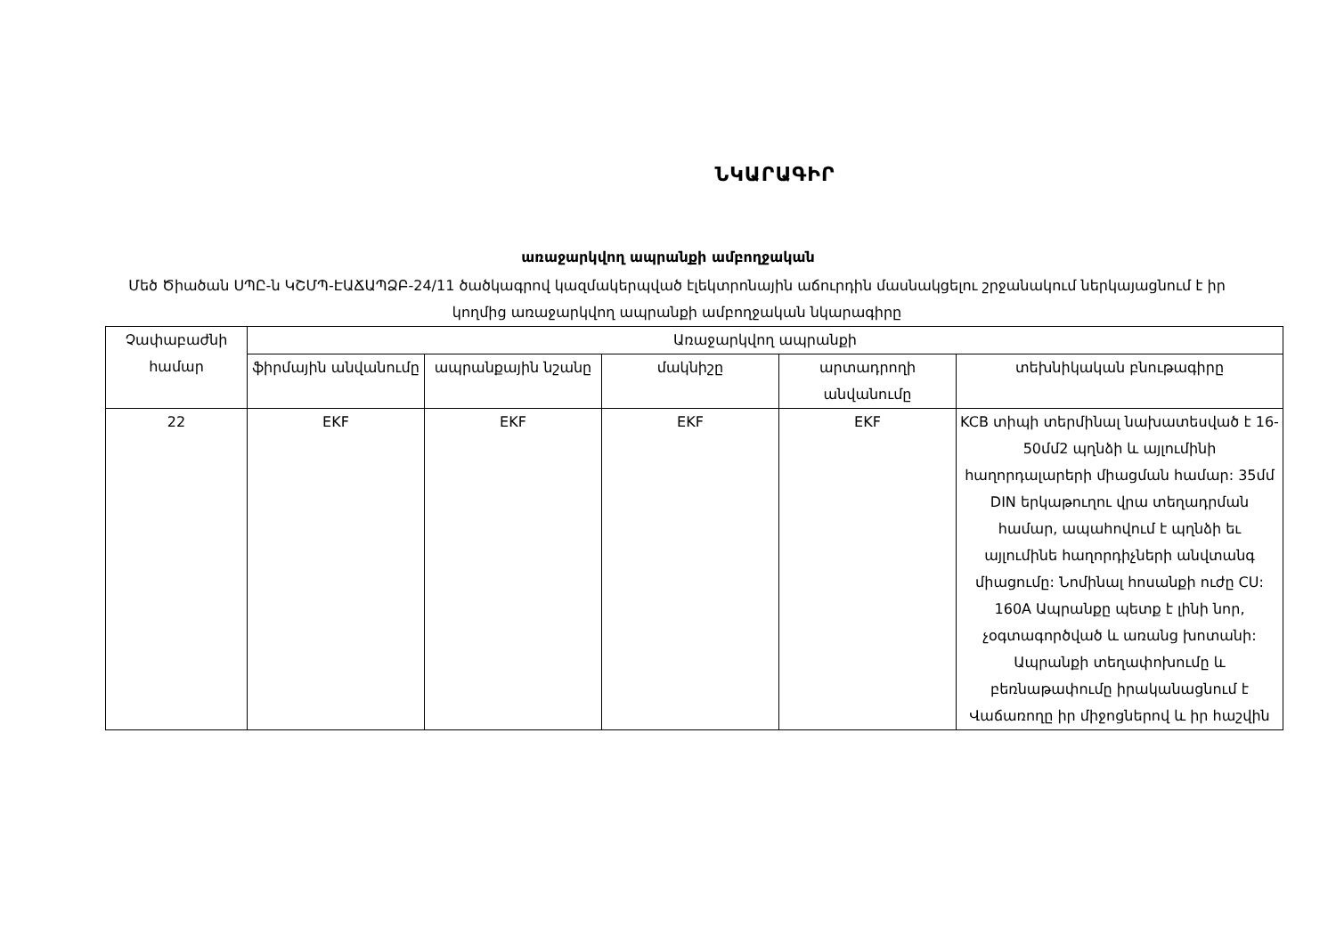ՆԿԱՐԱԳԻՐ
առաջարկվող ապրանքի ամբողջական
Մեծ Ծիածան ՍՊԸ-ն ԿՇՄՊ-ԷԱՃԱՊՁԲ-24/11 ծածկագրով կազմակերպված էլեկտրոնային աճուրդին մասնակցելու շրջանակում ներկայացնում է իր կողմից առաջարկվող ապրանքի ամբողջական նկարագիրը
| Չափաբաժնի համար | Առաջարկվող ապրանքի | | | | |
| --- | --- | --- | --- | --- | --- |
| | ֆիրմային անվանումը | ապրանքային նշանը | մակնիշը | արտադրողի անվանումը | տեխնիկական բնութագիրը |
| 22 | EKF | EKF | EKF | EKF | KCB տիպի տերմինալ նախատեսված է 16-50մմ2 պղնձի և այլումինի հաղորդալարերի միացման համար: 35մմ DIN երկաթուղու վրա տեղադրման համար, ապահովում է պղնձի եւ այլումինե հաղորդիչների անվտանգ միացումը: Նոմինալ հոսանքի ուժը CU: 160A Ապրանքը պետք է լինի նոր, չօգտագործված և առանց խոտանի: Ապրանքի տեղափոխումը և բեռնաթափումը իրականացնում է Վաճառողը իր միջոցներով և իր հաշվին |